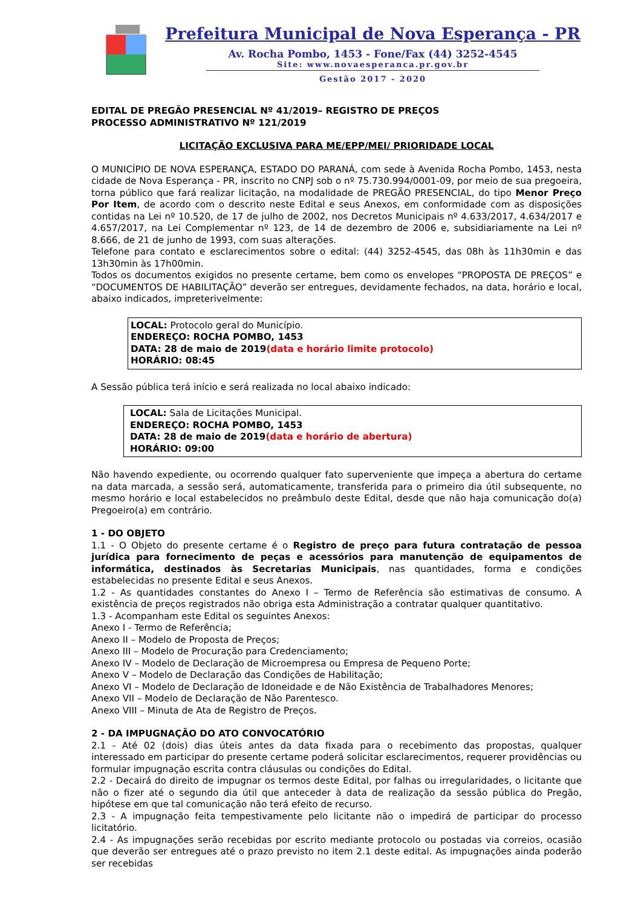Prefeitura Municipal de Nova Esperança - PR
Av. Rocha Pombo, 1453 - Fone/Fax (44) 3252-4545
Site: www.novaesperanca.pr.gov.br
Gestão 2017 - 2020
EDITAL DE PREGÃO PRESENCIAL Nº 41/2019– REGISTRO DE PREÇOS
PROCESSO ADMINISTRATIVO Nº 121/2019
LICITAÇÃO EXCLUSIVA PARA ME/EPP/MEI/ PRIORIDADE LOCAL
O MUNICÍPIO DE NOVA ESPERANÇA, ESTADO DO PARANÁ, com sede à Avenida Rocha Pombo, 1453, nesta cidade de Nova Esperança - PR, inscrito no CNPJ sob o nº 75.730.994/0001-09, por meio de sua pregoeira, torna público que fará realizar licitação, na modalidade de PREGÃO PRESENCIAL, do tipo Menor Preço Por Item, de acordo com o descrito neste Edital e seus Anexos, em conformidade com as disposições contidas na Lei nº 10.520, de 17 de julho de 2002, nos Decretos Municipais nº 4.633/2017, 4.634/2017 e 4.657/2017, na Lei Complementar nº 123, de 14 de dezembro de 2006 e, subsidiariamente na Lei nº 8.666, de 21 de junho de 1993, com suas alterações.
Telefone para contato e esclarecimentos sobre o edital: (44) 3252-4545, das 08h às 11h30min e das 13h30min às 17h00min.
Todos os documentos exigidos no presente certame, bem como os envelopes “PROPOSTA DE PREÇOS” e “DOCUMENTOS DE HABILITAÇÃO” deverão ser entregues, devidamente fechados, na data, horário e local, abaixo indicados, impreterivelmente:
LOCAL: Protocolo geral do Município.
ENDEREÇO: ROCHA POMBO, 1453
DATA: 28 de maio de 2019(data e horário limite protocolo)
HORÁRIO: 08:45
A Sessão pública terá início e será realizada no local abaixo indicado:
LOCAL: Sala de Licitações Municipal.
ENDEREÇO: ROCHA POMBO, 1453
DATA: 28 de maio de 2019(data e horário de abertura)
HORÁRIO: 09:00
Não havendo expediente, ou ocorrendo qualquer fato superveniente que impeça a abertura do certame na data marcada, a sessão será, automaticamente, transferida para o primeiro dia útil subsequente, no mesmo horário e local estabelecidos no preâmbulo deste Edital, desde que não haja comunicação do(a) Pregoeiro(a) em contrário.
1 - DO OBJETO
1.1 - O Objeto do presente certame é o Registro de preço para futura contratação de pessoa jurídica para fornecimento de peças e acessórios para manutenção de equipamentos de informática, destinados às Secretarias Municipais, nas quantidades, forma e condições estabelecidas no presente Edital e seus Anexos.
1.2 - As quantidades constantes do Anexo I – Termo de Referência são estimativas de consumo. A existência de preços registrados não obriga esta Administração a contratar qualquer quantitativo.
1.3 - Acompanham este Edital os seguintes Anexos:
Anexo I - Termo de Referência;
Anexo II – Modelo de Proposta de Preços;
Anexo III – Modelo de Procuração para Credenciamento;
Anexo IV – Modelo de Declaração de Microempresa ou Empresa de Pequeno Porte;
Anexo V – Modelo de Declaração das Condições de Habilitação;
Anexo VI – Modelo de Declaração de Idoneidade e de Não Existência de Trabalhadores Menores;
Anexo VII – Modelo de Declaração de Não Parentesco.
Anexo VIII – Minuta de Ata de Registro de Preços.
2 - DA IMPUGNAÇÃO DO ATO CONVOCATÓRIO
2.1 - Até 02 (dois) dias úteis antes da data fixada para o recebimento das propostas, qualquer interessado em participar do presente certame poderá solicitar esclarecimentos, requerer providências ou formular impugnação escrita contra cláusulas ou condições do Edital.
2.2 - Decairá do direito de impugnar os termos deste Edital, por falhas ou irregularidades, o licitante que não o fizer até o segundo dia útil que anteceder à data de realização da sessão pública do Pregão, hipótese em que tal comunicação não terá efeito de recurso.
2.3 - A impugnação feita tempestivamente pelo licitante não o impedirá de participar do processo licitatório.
2.4 - As impugnações serão recebidas por escrito mediante protocolo ou postadas via correios, ocasião que deverão ser entregues até o prazo previsto no item 2.1 deste edital. As impugnações ainda poderão ser recebidas